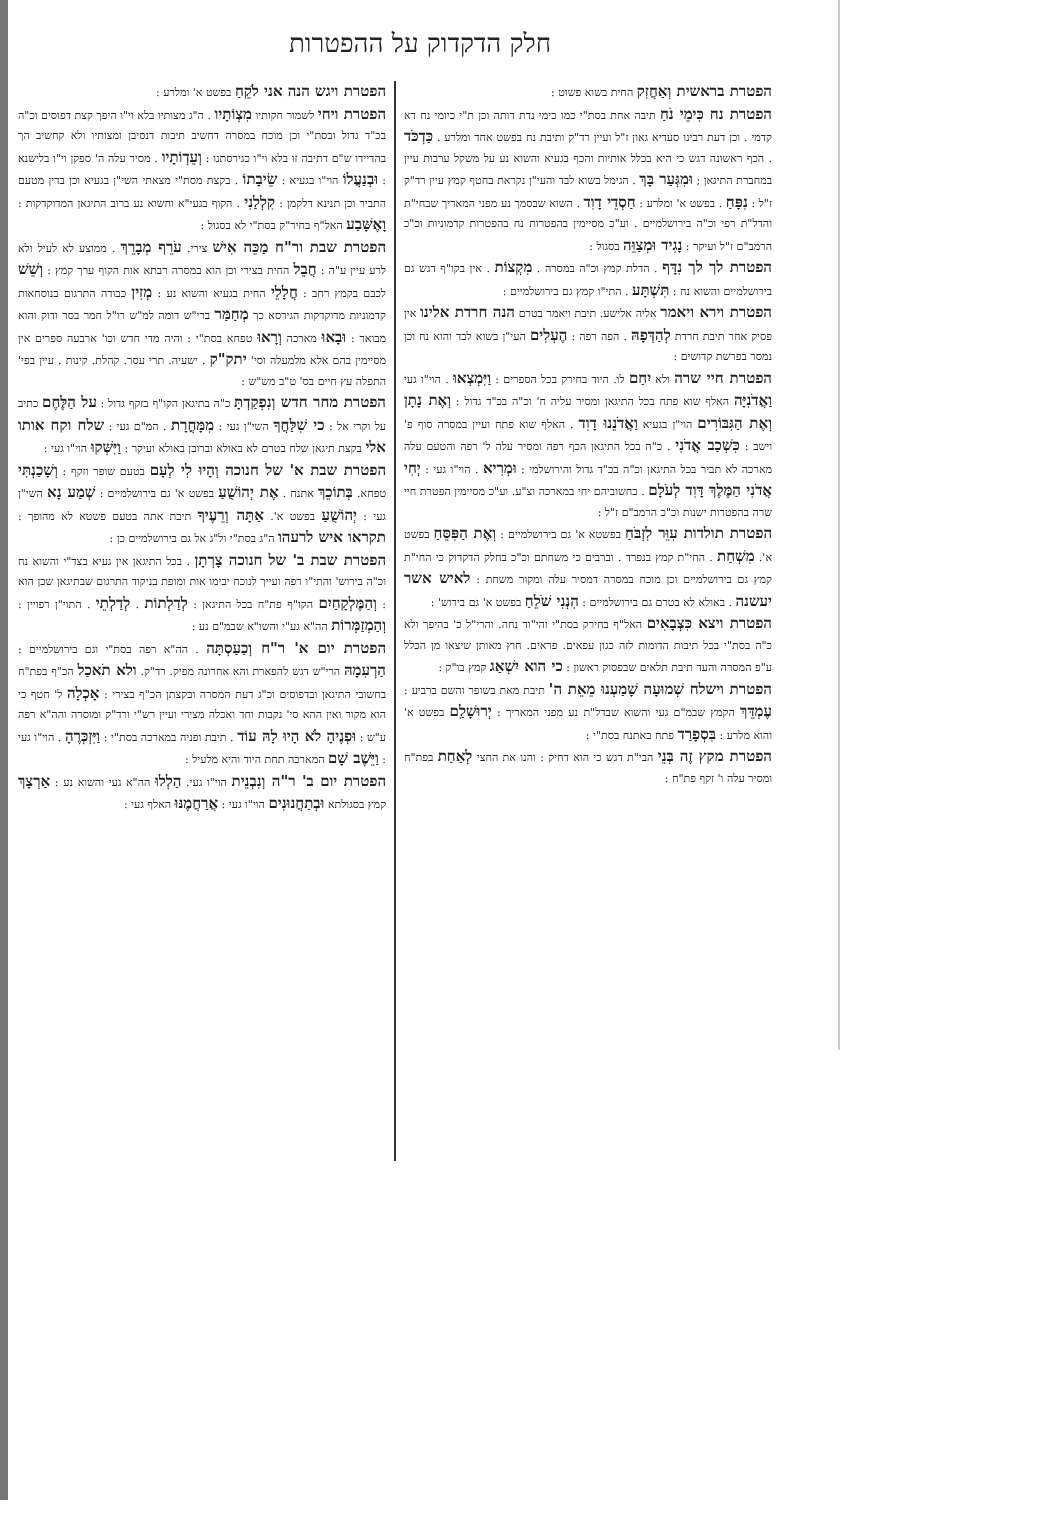חלק הדקדוק על ההפטרות
הפטרת בראשית וְאַחֲזִק החית בשוא פשוט :
הפטרת נח כִּימֵי נֹחַ תיבה אחת בסת"י כמו כימי נדת דותה וכן ת"י כיומי נח דא קדמי . וכן דעת רבינו סעדיא גאון ז"ל ועיין רד"ק ותיבת נח בפשט אחד ומלרע . כַּדְכֹּד . הכף ראשונה דגש כי היא בכלל אותיות והכף בגעיא והשוא נע על משקל ערבות עיין במחברת התיגאן ; וּמִגְּעַר בָּךְ . הגימל בשוא לבד והעי"ן נקראת בחטף קמץ עיין רד"ק ז"ל : נִפָּחַ . בפשט א' ומלרע : חַסְדֵי דָוִד . השוא שבסמך נע מפני המאריך שבחי"ת והדל"ת רפי וכ"ה בירושלמיים . וע"כ מסיימין בהפטרות נח בהפטרות קדמוניות וכ"כ הרמב"ם ז"ל ועיקר : נָגִיד וּמְצַוֵּה בסגול :
הפטרת לך לך נִדָּף . הדלת קמץ וכ"ה במסרה . מִקְצוֹת . אין בקו"ף דגש גם בירושלמיים והשוא נח : תִּשְׁתָּע . התי"ו קמץ גם בירושלמיים :
הפטרת וירא ויאמר אליה אלישע. תיבת ויאמר בטרם הנה חרדת אלינו אין פסיק אחר תיבת חרדת לְהַדְּפָהּ . הפה רפה : הֶעְלִים העי"ן בשוא לבד והוא נח וכן נמסר בפרשת קדושים :
הפטרת חיי שרה ולא יִחַם לו. היוד בחירק בכל הספרים : וַיִּמְצְאוּ . הוי"ו געי וַאֲדֹנִיָּה האלף שוא פתח בכל התיגאן ומסיר עליה ח' וכ"ה בכ"ד גדול : וְאֶת נָתָן וְאֶת הַגִּבּוֹרִים הוי"ן בגעיא וַאֲדֹנֵנוּ דָוִד . האלף שוא פתח ועיין במסרה סוף פ' וישב : כִּשְׁכַב אֲדֹנִי . כ"ה בכל התיגאן הכף רפה ומסיר עלה ל' רפה והטעם עלה מארכה לא תביר בכל התיגאן וכ"ה בכ"ד גדול והירושלמי : וּמְרִיא . הוי"ו געי : יְחִי אֲדֹנִי הַמֶּלֶךְ דָּוִד לְעֹלָם . בחשוביהם יחי במארכה וצ"ע. וע"כ מסיימין הפטרת חיי שרה בהפטרות ישנות וכ"כ הרמב"ם ז"ל :
הפטרת תולדות עִוֵּר לִזְבֹּחַ בפשטא א' גם בירושלמיים : וְאֶת הַפִּסֵּחַ בפשט א'. מִשְׁחַת . החי"ת קמץ בנפרד . וברבים כי משחתם וכ"כ בחלק הדקדוק כי החי"ת קמץ גם בירושלמיים וכן מוכח במסרה דמסיר עלה ומקור משחת : לאיש אשר יעשנה . באולא לא בטרם גם בירושלמיים : הִנְנִי שֹׁלֵחַ בפשט א' גם בירוש' :
הפטרת ויצא כִּצְבָאִים האל"ף בחירק בסת"י והי"וד נחה. והרי"ל כ' בהיפך ולא כ"ה בסת"י בכל תיבות הדומות לזה כגון עפאים. פראים. חוץ מאותן שיצאו מן הכלל ע"פ המסרה והעד תיבת תלאים שבפסוק ראשון : כי הוא יִשְׁאַג קמץ בו"ק :
הפטרת וישלח שְׁמוּעָה שָׁמַעְנוּ מֵאֵת ה' תיבת מאת בשופר והשם ברביע : עֶמְדֵּךְ הקמץ שבמ"ם געי והשוא שבדל"ת נע מפני המאריך : יְרוּשָׁלִַם בפשט א' והוא מלרע : בִּסְפָרַד פתח באתנח בסת"י :
הפטרת מקץ זֶה בְּנֵי הבי"ת דגש כי הוא דחיק : והנו את החצי לְאַחַת בפת"ח ומסיר עלה ו' זקף פת"ח :
הפטרת ויגש הנה אני לֹקֵחַ בפשט א' ומלרע :
הפטרת ויחי לשמור חקותיו מִצְוֹתָיו . ה"ג מצותיו בלא וי"ו היפך קצת דפוסים וכ"ה בכ"ד גדול ובסת"י וכן מוכח במסרה דחשיב תיבות דנסיבן ומצותיו ולא קחשיב הך בהדיידו ש"ם דתיבה זו בלא וי"ו כגירסתנו : וְעֵדְוֹתָיו . מסיר עלה ה' ספקן וי"ו בלישנא : וּבְנַעֲלוֹ הוי"ו בגעיא : שֵׂיבָתוֹ . בקצת מסת"י מצאתי השי"ן בגעיא וכן בדין מטעם התביר וכן תנינא דלקמן : קִלְלַנִי . הקוף בגעי"א והשוא נע ברוב התיגאן המדוקדקות : וָאֶשָּׁבַע האל"ף בחיר"ק בסת"י לא בסגול :
הפטרת שבת ור"ח מַכֵּה אִישׁ צירי. עֹרֵף מְבָרֵךְ . ממוצע לא לעיל ולא לרע עיין ע"ה : חֲבֵל החית בצירי וכן הוא במסרה רבתא אות הקוף ערך קמץ : וְשֵׁשׁ לכבם בקמץ רחב : חֲלָלֵי החית בגעיא והשוא נע : מְזִין כבודה התרגום בנוסחאות קדמוניות מדוקדקות הגירסא כך מְחַמַּר ברי"ש דומה למ"ש רו"ל חמר בסר ודוק והוא מבואר : וּבָאוּ מארכה וְרָאוּ טפחא בסת"י : והיה מדי חדש וכו' ארבעה ספרים אין מסיימין בהם אלא מלמעלה וסי' יתק"ק . ישעיה. תרי עסר. קהלת. קינות . עיין בפי' התפלה עץ חיים בס' ט"ב מש"ש :
הפטרת מחר חדש וְנִפְקַדְתָּ כ"ה בתיגאן הקו"ף בזקף גדול : על הַלֶּחֶם כתיב על וקרי אל : כי שִׁלַּחֲךָ השי"ן געי : מִמָּחֳרָת . המ"ם געי : שלח וקח אותו אלי בקצת תיגאן שלח בטרם לא באולא וברובן באולא ועיקר : וַיִּשְּׁקוּ הוי"ו געי :
הפטרת שבת א' של חנוכה וְהָיוּ לִי לְעָם בטעם שופר וזקף : וְשָׁכַנְתִּי טפחא. בְּתוֹכֵךְ אתנח . אֶת יְהוֹשֻׁעַ בפשט א' גם בירושלמיים : שְׁמַע נָא השי"ן געי : יְהוֹשֻׁעַ בפשט א'. אַתָּה וְרֵעֶיךָ תיבת אתה בטעם פשטא לא מהופך : תקראו איש לרעהו ה"ג בסת"י ול"ג אל גם בירושלמיים כן :
הפטרת שבת ב' של חנוכה צָרְתָן . בכל התיגאן אין געיא בצד"י והשוא נח וכ"ה בירוש' והתי"ו רפה ועייך לנוכח יבימו אות ומופת בניקוד התרגום שבתיגאן שכן הוא : וְהַמֶּלְקָחַיִם הקו"ף פת"ח בכל התיגאן : לְדַלְתוֹת . לְדַלְתֵי . התוי"ן רפויין : וְהַמְזַמְּרוֹת הה"א גע"י והשו"א שבמ"ם נע :
הפטרת יום א' ר"ח וְכַעַסְתָּה . הה"א רפה בסת"י וגם בירושלמיים : הַרְעִמָהּ הרי"ש דגש להפארת והא אחרונה מפיק. רד"ק. ולא תֹאכַל הכ"ף בפת"ח בחשובי התיגאן ובדפוסים וכ"ג דעת המסרה ובקצתן הכ"ף בצירי : אָכְלָה ל' חטף כי הוא מקור ואין ההא סי' נקבות וחד ואכלה מצירי ועיין רש"י ורד"ק ומוסרה והה"א רפה ע"ש : וּפְנֶיהָ לֹא הָיוּ לָהּ עוֹד . תיבת ופניה במארכה בסת"י : וַיִּזְכְּרֶהָ . הוי"ו געי : וַיֵּשֶׁב שָׁם המארכה תחת היוד והיא מלעיל :
הפטרת יום ב' ר"ה וְנִבְנֵית הוי"ו געי. הַלְלוּ הה"א געי והשוא נע : אַרְצָךְ קמץ בסגולתא וּבְתַחֲנוּנִים הוי"ו געי : אֲרַחֲמֶנּוּ האלף געי :